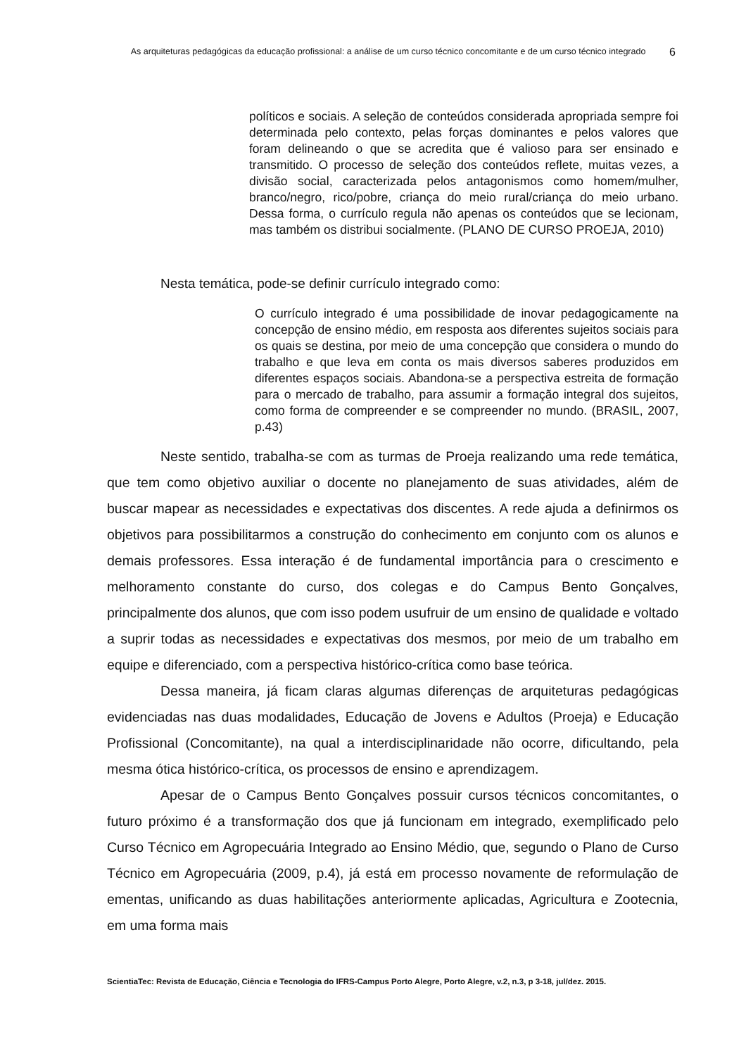As arquiteturas pedagógicas da educação profissional: a análise de um curso técnico concomitante e de um curso técnico integrado
6
políticos e sociais. A seleção de conteúdos considerada apropriada sempre foi determinada pelo contexto, pelas forças dominantes e pelos valores que foram delineando o que se acredita que é valioso para ser ensinado e transmitido. O processo de seleção dos conteúdos reflete, muitas vezes, a divisão social, caracterizada pelos antagonismos como homem/mulher, branco/negro, rico/pobre, criança do meio rural/criança do meio urbano. Dessa forma, o currículo regula não apenas os conteúdos que se lecionam, mas também os distribui socialmente. (PLANO DE CURSO PROEJA, 2010)
Nesta temática, pode-se definir currículo integrado como:
O currículo integrado é uma possibilidade de inovar pedagogicamente na concepção de ensino médio, em resposta aos diferentes sujeitos sociais para os quais se destina, por meio de uma concepção que considera o mundo do trabalho e que leva em conta os mais diversos saberes produzidos em diferentes espaços sociais. Abandona-se a perspectiva estreita de formação para o mercado de trabalho, para assumir a formação integral dos sujeitos, como forma de compreender e se compreender no mundo. (BRASIL, 2007, p.43)
Neste sentido, trabalha-se com as turmas de Proeja realizando uma rede temática, que tem como objetivo auxiliar o docente no planejamento de suas atividades, além de buscar mapear as necessidades e expectativas dos discentes. A rede ajuda a definirmos os objetivos para possibilitarmos a construção do conhecimento em conjunto com os alunos e demais professores. Essa interação é de fundamental importância para o crescimento e melhoramento constante do curso, dos colegas e do Campus Bento Gonçalves, principalmente dos alunos, que com isso podem usufruir de um ensino de qualidade e voltado a suprir todas as necessidades e expectativas dos mesmos, por meio de um trabalho em equipe e diferenciado, com a perspectiva histórico-crítica como base teórica.
Dessa maneira, já ficam claras algumas diferenças de arquiteturas pedagógicas evidenciadas nas duas modalidades, Educação de Jovens e Adultos (Proeja) e Educação Profissional (Concomitante), na qual a interdisciplinaridade não ocorre, dificultando, pela mesma ótica histórico-crítica, os processos de ensino e aprendizagem.
Apesar de o Campus Bento Gonçalves possuir cursos técnicos concomitantes, o futuro próximo é a transformação dos que já funcionam em integrado, exemplificado pelo Curso Técnico em Agropecuária Integrado ao Ensino Médio, que, segundo o Plano de Curso Técnico em Agropecuária (2009, p.4), já está em processo novamente de reformulação de ementas, unificando as duas habilitações anteriormente aplicadas, Agricultura e Zootecnia, em uma forma mais
ScientiaTec: Revista de Educação, Ciência e Tecnologia do IFRS-Campus Porto Alegre, Porto Alegre, v.2, n.3, p 3-18, jul/dez. 2015.